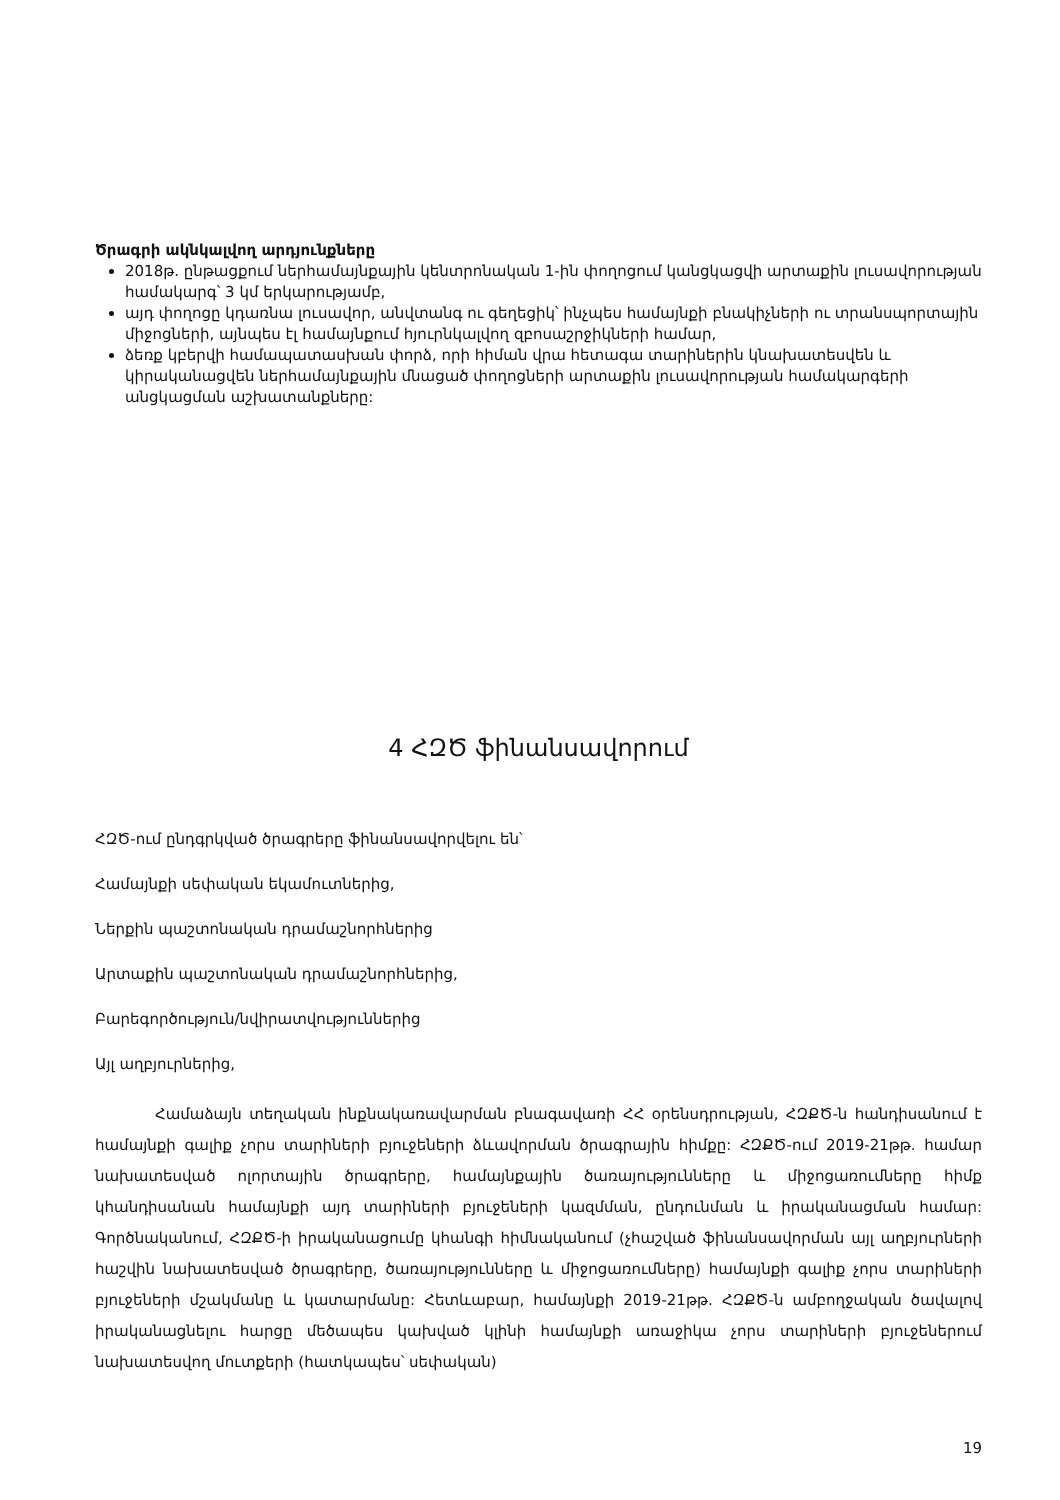Ծրագրի ակնկալվող արդյունքները
2018թ. ընթացքում ներհամայնքային կենտրոնական 1-ին փողոցում կանցկացվի արտաքին լուսավորության համակարգ՝ 3 կմ երկարությամբ,
այդ փողոցը կդառնա լուսավոր, անվտանգ ու գեղեցիկ՝ ինչպես համայնքի բնակիչների ու տրանսպորտային միջոցների, այնպես էլ համայնքում հյուրնկալվող զբոսաշրջիկների համար,
ձեռք կբերվի համապատասխան փորձ, որի հիման վրա հետագա տարիներին կնախատեսվեն և կիրականացվեն ներհամայնքային մնացած փողոցների արտաքին լուսավորության համակարգերի անցկացման աշխատանքները:
4 ՀԶԾ ֆինանսավորում
ՀԶԾ-ում ընդգրկված ծրագրերը ֆինանսավորվելու են՝
Համայնքի սեփական եկամուտներից,
Ներքին պաշտոնական դրամաշնորհներից
Արտաքին պաշտոնական դրամաշնորհներից,
Բարեգործություն/նվիրատվություններից
Այլ աղբյուրներից,
Համաձայն տեղական ինքնակառավարման բնագավառի ՀՀ օրենսդրության, ՀԶՔԾ-ն հանդիսանում է համայնքի գալիք չորս տարիների բյուջեների ձևավորման ծրագրային հիմքը: ՀԶՔԾ-ում 2019-21թթ. համար նախատեսված ոլորտային ծրագրերը, համայնքային ծառայությունները և միջոցառումները հիմք կհանդիսանան համայնքի այդ տարիների բյուջեների կազմման, ընդունման և իրականացման համար: Գործնականում, ՀԶՔԾ-ի իրականացումը կհանգի հիմնականում (չհաշված ֆինանսավորման այլ աղբյուրների հաշվին նախատեսված ծրագրերը, ծառայությունները և միջոցառումները) համայնքի գալիք չորս տարիների բյուջեների մշակմանը և կատարմանը: Հետևաբար, համայնքի 2019-21թթ. ՀԶՔԾ-ն ամբողջական ծավալով իրականացնելու հարցը մեծապես կախված կլինի համայնքի առաջիկա չորս տարիների բյուջեներում նախատեսվող մուտքերի (հատկապես՝ սեփական)
19